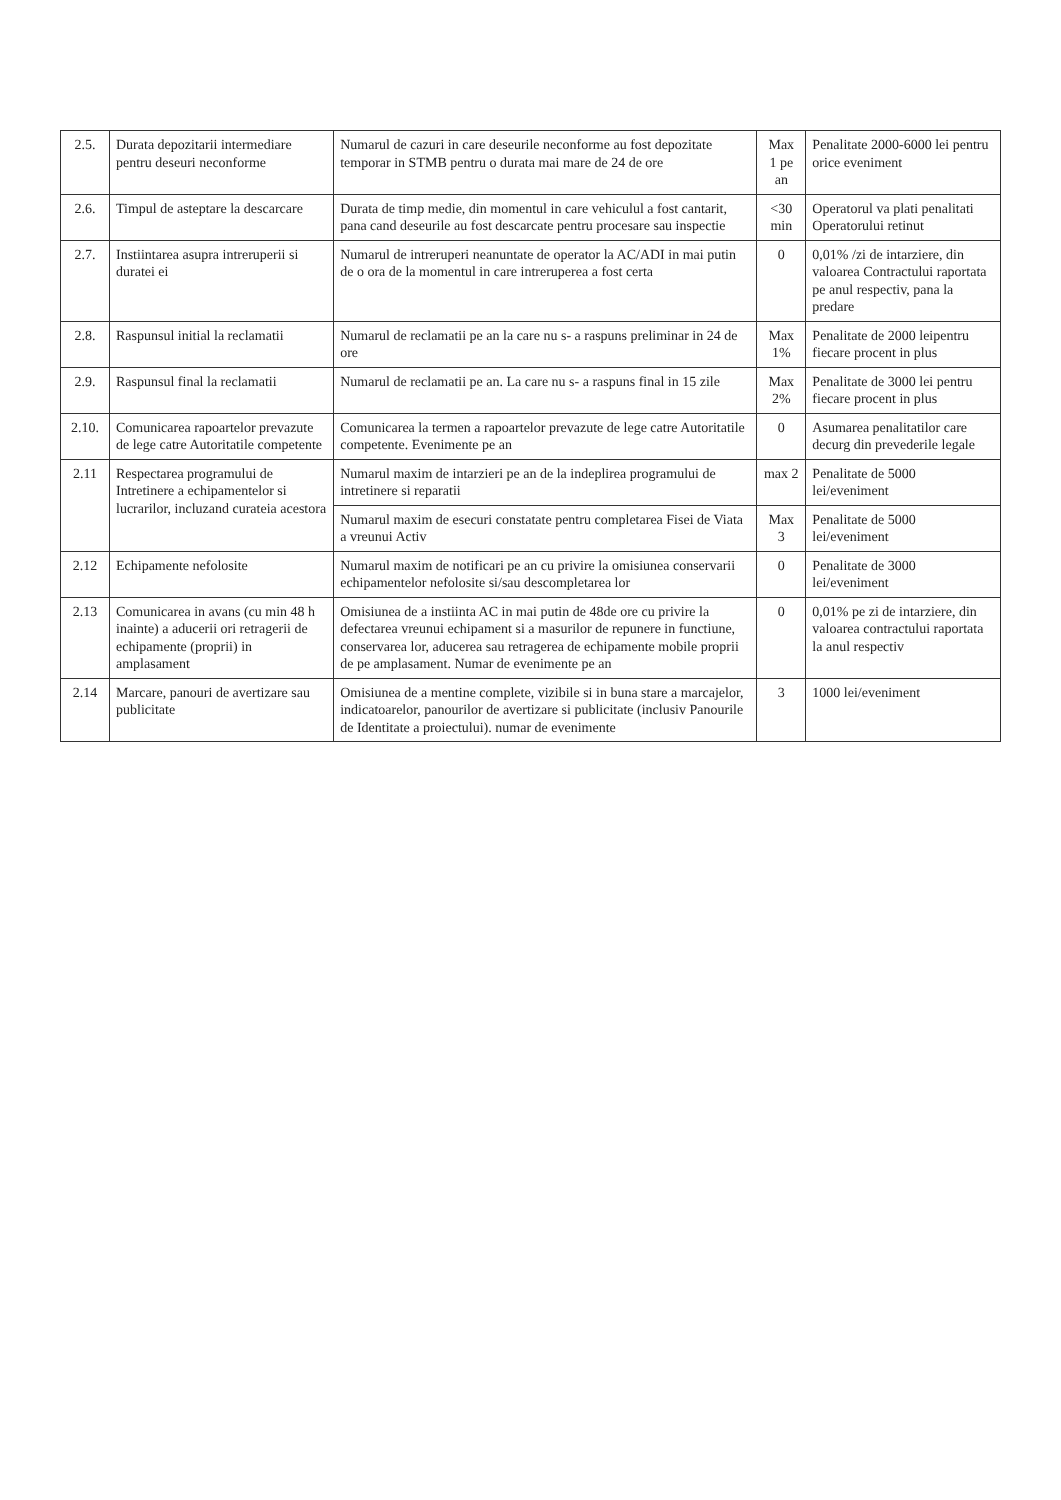| 2.5. | Durata depozitarii intermediare pentru deseuri neconforme | Numarul de cazuri in care deseurile neconforme au fost depozitate temporar in STMB pentru o durata mai mare de 24 de ore | Max 1 pe an | Penalitate 2000-6000 lei pentru orice eveniment |
| 2.6. | Timpul de asteptare la descarcare | Durata de timp medie, din momentul in care vehiculul a fost cantarit, pana cand deseurile au fost descarcate pentru procesare sau inspectie | <30 min | Operatorul va plati penalitati Operatorului retinut |
| 2.7. | Instiintarea asupra intreruperii si duratei ei | Numarul de intreruperi neanuntate de operator la AC/ADI in mai putin de o ora de la momentul in care intreruperea a fost certa | 0 | 0,01% /zi de intarziere, din valoarea Contractului raportata pe anul respectiv, pana la predare |
| 2.8. | Raspunsul initial la reclamatii | Numarul de reclamatii pe an la care nu s- a raspuns preliminar in 24 de ore | Max 1% | Penalitate de 2000 leipentru fiecare procent in plus |
| 2.9. | Raspunsul final la reclamatii | Numarul de reclamatii pe an. La care nu s- a raspuns final in 15 zile | Max 2% | Penalitate de 3000 lei pentru fiecare procent in plus |
| 2.10. | Comunicarea rapoartelor prevazute de lege catre Autoritatile competente | Comunicarea la termen a rapoartelor prevazute de lege catre Autoritatile competente. Evenimente pe an | 0 | Asumarea penalitatilor care decurg din prevederile legale |
| 2.11 | Respectarea programului de Intretinere a echipamentelor si lucrarilor, incluzand curateia acestora | Numarul maxim de intarzieri pe an de la indeplirea programului de intretinere si reparatii | max 2 | Penalitate de 5000 lei/eveniment |
| | | Numarul maxim de esecuri constatate pentru completarea Fisei de Viata a vreunui Activ | Max 3 | Penalitate de 5000 lei/eveniment |
| 2.12 | Echipamente nefolosite | Numarul maxim de notificari pe an cu privire la omisiunea conservarii echipamentelor nefolosite si/sau descompletarea lor | 0 | Penalitate de 3000 lei/eveniment |
| 2.13 | Comunicarea in avans (cu min 48 h inainte) a aducerii ori retragerii de echipamente (proprii) in amplasament | Omisiunea de a instiinta AC in mai putin de 48de ore cu privire la defectarea vreunui echipament si a masurilor de repunere in functiune, conservarea lor, aducerea sau retragerea de echipamente mobile proprii de pe amplasament. Numar de evenimente pe an | 0 | 0,01% pe zi de intarziere, din valoarea contractului raportata la anul respectiv |
| 2.14 | Marcare, panouri de avertizare sau publicitate | Omisiunea de a mentine complete, vizibile si in buna stare a marcajelor, indicatoarelor, panourilor de avertizare si publicitate (inclusiv Panourile de Identitate a proiectului). numar de evenimente | 3 | 1000 lei/eveniment |